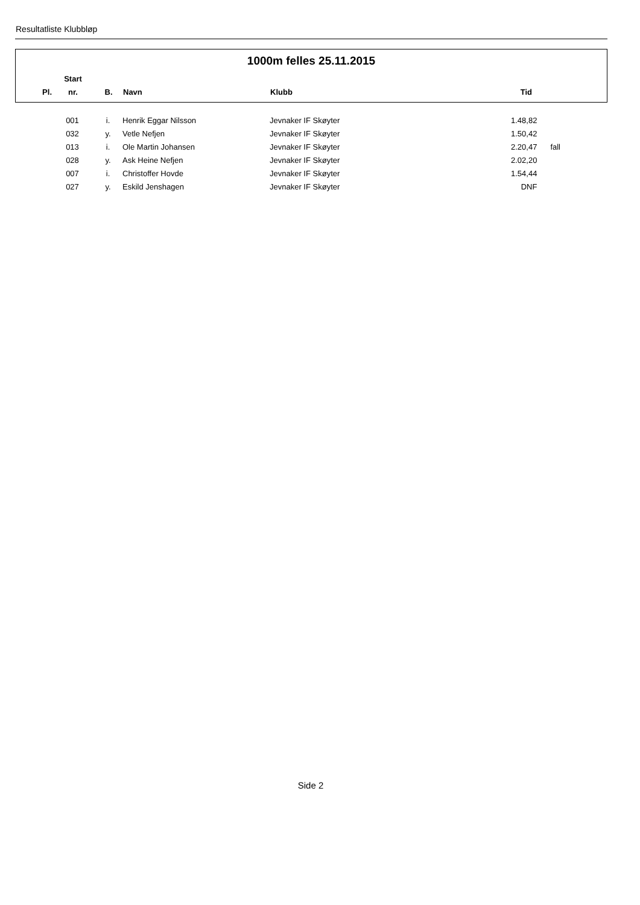Resultatliste Klubbløp
1000m felles 25.11.2015
| | Start | | | | |
| --- | --- | --- | --- | --- | --- |
| Pl. | nr. | B. | Navn | Klubb | Tid |
| | 001 | i. | Henrik Eggar Nilsson | Jevnaker IF Skøyter | 1.48,82 | |
| | 032 | y. | Vetle Nefjen | Jevnaker IF Skøyter | 1.50,42 | |
| | 013 | i. | Ole Martin Johansen | Jevnaker IF Skøyter | 2.20,47 | fall |
| | 028 | y. | Ask Heine Nefjen | Jevnaker IF Skøyter | 2.02,20 | |
| | 007 | i. | Christoffer Hovde | Jevnaker IF Skøyter | 1.54,44 | |
| | 027 | y. | Eskild Jenshagen | Jevnaker IF Skøyter | DNF | |
Side 2